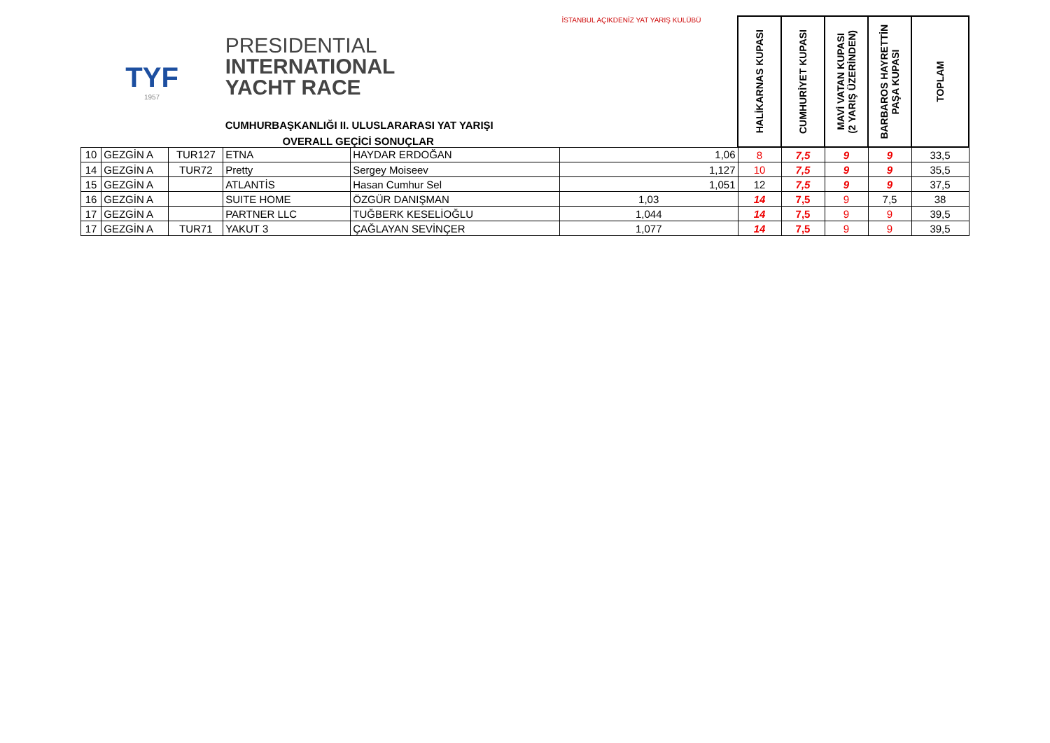| TYF 1957 | | | PRESIDENTIAL INTERNATIONAL YACHT RACE CUMHURBAŞKANLIĞI II. ULUSLARARASI YAT YARIŞI OVERALL GEÇİCİ SONUÇLAR | | İSTANBUL AÇIKDENİZ YAT YARIŞ KULÜBÜ | HALİKARNAS KUPASI | CUMHURİYET KUPASI | MAVİ VATAN KUPASI (2 YARIŞ ÜZERİNDEN) | BARBAROS HAYRETTİN PAŞA KUPASI | TOPLAM |
| 10 | GEZGİN A | TUR127 | ETNA | HAYDAR ERDOĞAN | 1,06 | 8 | 7,5 | 9 | 9 | 33,5 |
| 14 | GEZGİN A | TUR72 | Pretty | Sergey Moiseev | 1,127 | 10 | 7,5 | 9 | 9 | 35,5 |
| 15 | GEZGİN A | | ATLANTİS | Hasan Cumhur Sel | 1,051 | 12 | 7,5 | 9 | 9 | 37,5 |
| 16 | GEZGİN A | | SUITE HOME | ÖZGÜR DANIŞMAN | 1,03 | 14 | 7,5 | 9 | 7,5 | 38 |
| 17 | GEZGİN A | | PARTNER LLC | TUĞBERK KESELİOĞLU | 1,044 | 14 | 7,5 | 9 | 9 | 39,5 |
| 17 | GEZGİN A | TUR71 | YAKUT 3 | ÇAĞLAYAN SEVİNÇER | 1,077 | 14 | 7,5 | 9 | 9 | 39,5 |